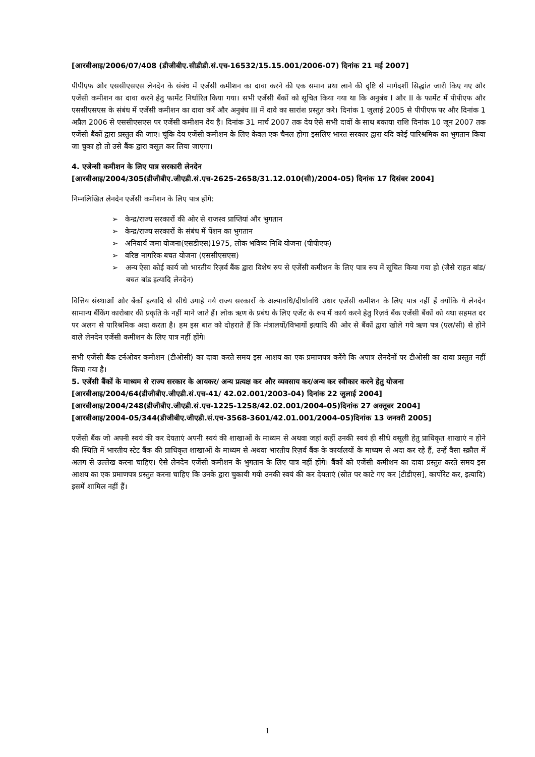[आरबीआइ/2006/07/408 (डीजीबीए.सीडीडी.सं.एच-16532/15.15.001/2006-07) दिनांक 21 मई 2007]
पीपीएफ और एससीएसएस लेनदेन के संबंध में एजेंसी कमीशन का दावा करने की एक समान प्रथा लाने की दृष्टि से मार्गदर्शी सिद्धांत जारी किए गए और एजेंसी कमीशन का दावा करने हेतु फार्मेट निर्धारित किया गया। सभी एजेंसी बैंकों को सूचित किया गया था कि अनुबंध I और II के फार्मेट में पीपीएफ और एससीएसएस के संबंध में एजेंसी कमीशन का दावा करें और अनुबंध III में दावे का सारांश प्रस्तुत करे। दिनांक 1 जुलाई 2005 से पीपीएफ पर और दिनांक 1 अप्रैल 2006 से एससीएसएस पर एजेंसी कमीशन देय है। दिनांक 31 मार्च 2007 तक देय ऐसे सभी दावों के साथ बकाया राशि दिनांक 10 जून 2007 तक एजेंसी बैंकों द्वारा प्रस्तुत की जाए। चूंकि देय एजेंसी कमीशन के लिए केवल एक चैनल होगा इसलिए भारत सरकार द्वारा यदि कोई पारिश्रमिक का भुगतान किया जा चुका हो तो उसे बैंक द्वारा वसूल कर लिया जाएगा।
4. एजेन्सी कमीशन के लिए पात्र सरकारी लेनदेन
[आरबीआइ/2004/305(डीजीबीए.जीएडी.सं.एच-2625-2658/31.12.010(सी)/2004-05) दिनांक 17 दिसंबर 2004]
निम्नलिखित लेनदेन एजेंसी कमीशन के लिए पात्र होंगे:
➢ केन्द्र/राज्य सरकारों की ओर से राजस्व प्राप्तियां और भुगतान
➢ केन्द्र/राज्य सरकारों के संबंध में पेंशन का भुगतान
➢ अनिवार्य जमा योजना(एसडीएस)1975, लोक भविष्य निधि योजना (पीपीएफ)
➢ वरिष्ठ नागरिक बचत योजना (एससीएसएस)
➢ अन्य ऐसा कोई कार्य जो भारतीय रिज़र्व बैंक द्वारा विशेष रुप से एजेंसी कमीशन के लिए पात्र रुप में सूचित किया गया हो (जैसे राहत बांड/बचत बांड इत्यादि लेनदेन)
वित्तिय संस्थाओं और बैंकों इत्यादि से सीधे उगाहे गये राज्य सरकारों के अल्पावधि/दीर्घावधि उधार एजेंसी कमीशन के लिए पात्र नहीं हैं क्योंकि ये लेनदेन सामान्य बैंकिंग कारोबार की प्रकृति के नहीं माने जाते हैं। लोक ऋण के प्रबंध के लिए एजेंट के रुप में कार्य करने हेतु रिज़र्व बैंक एजेंसी बैंकों को यथा सहमत दर पर अलग से पारिश्रमिक अदा करता है। हम इस बात को दोहराते हैं कि मंत्रालयों/विभागों इत्यादि की ओर से बैंकों द्वारा खोले गये ऋण पत्र (एल/सी) से होने वाले लेनदेन एजेंसी कमीशन के लिए पात्र नहीं होंगे।
सभी एजेंसी बैंक टर्नओवर कमीशन (टीओसी) का दावा करते समय इस आशय का एक प्रमाणपत्र करेंगे कि अपात्र लेनदेनों पर टीओसी का दावा प्रस्तुत नहीं किया गया है।
5. एजेंसी बैंकों के माध्यम से राज्य सरकार के आयकर/ अन्य प्रत्यक्ष कर और व्यवसाय कर/अन्य कर स्वीकार करने हेतु योजना
[आरबीआइ/2004/64(डीजीबीए.जीएडी.सं.एच-41/ 42.02.001/2003-04) दिनांक 22 जुलाई 2004]
[आरबीआइ/2004/248(डीजीबीए.जीएडी.सं.एच-1225-1258/42.02.001/2004-05)दिनांक 27 अक्तूबर 2004]
[आरबीआइ/2004-05/344(डीजीबीए.जीएडी.सं.एच-3568-3601/42.01.001/2004-05)दिनांक 13 जनवरी 2005]
एजेंसी बैंक जो अपनी स्वयं की कर देयताएं अपनी स्वयं की शाखाओं के माध्यम से अथवा जहां कहीं उनकी स्वयं ही सीधे वसूली हेतु प्राधिकृत शाखाएं न होने की स्थिति में भारतीय स्टेट बैंक की प्राधिकृत शाखाओं के माध्यम से अथवा भारतीय रिज़र्व बैंक के कार्यालयों के माध्यम से अदा कर रहे हैं, उन्हें वैसा स्क्रौल में अलग से उल्लेख करना चाहिए। ऐसे लेनदेन एजेंसी कमीशन के भुगतान के लिए पात्र नहीं होंगे। बैंकों को एजेंसी कमीशन का दावा प्रस्तुत करते समय इस आशय का एक प्रमाणपत्र प्रस्तुत करना चाहिए कि उनके द्वारा चुकायी गयी उनकी स्वयं की कर देयताएं (स्रोत पर काटे गए कर [टीडीएस], कार्पोरेट कर, इत्यादि) इसमें शामिल नहीं हैं।
1